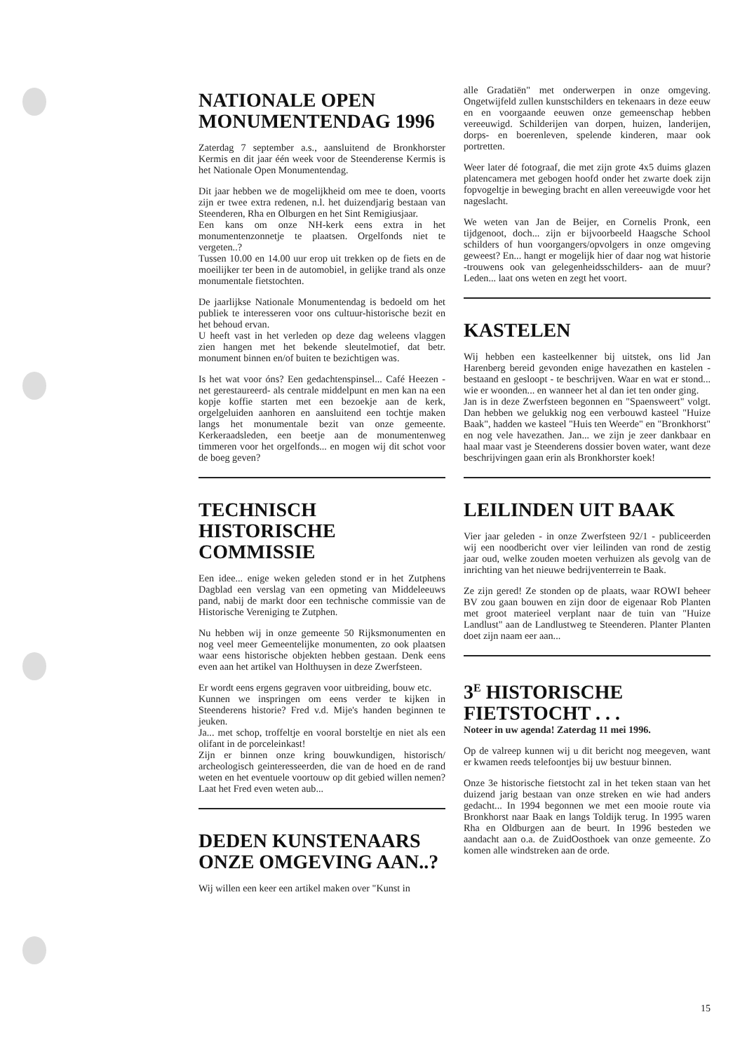NATIONALE OPEN MONUMENTENDAG 1996
Zaterdag 7 september a.s., aansluitend de Bronkhorster Kermis en dit jaar één week voor de Steenderense Kermis is het Nationale Open Monumentendag.
Dit jaar hebben we de mogelijkheid om mee te doen, voorts zijn er twee extra redenen, n.l. het duizendjarig bestaan van Steenderen, Rha en Olburgen en het Sint Remigiusjaar.
Een kans om onze NH-kerk eens extra in het monumentenzonnetje te plaatsen. Orgelfonds niet te vergeten..?
Tussen 10.00 en 14.00 uur erop uit trekken op de fiets en de moeilijker ter been in de automobiel, in gelijke trand als onze monumentale fietstochten.
De jaarlijkse Nationale Monumentendag is bedoeld om het publiek te interesseren voor ons cultuur-historische bezit en het behoud ervan.
U heeft vast in het verleden op deze dag weleens vlaggen zien hangen met het bekende sleutelmotief, dat betr. monument binnen en/of buiten te bezichtigen was.
Is het wat voor óns? Een gedachtenspinsel... Café Heezen -net gerestaureerd- als centrale middelpunt en men kan na een kopje koffie starten met een bezoekje aan de kerk, orgelgeluiden aanhoren en aansluitend een tochtje maken langs het monumentale bezit van onze gemeente. Kerkeraadsleden, een beetje aan de monumentenweg timmeren voor het orgelfonds... en mogen wij dit schot voor de boeg geven?
TECHNISCH HISTORISCHE COMMISSIE
Een idee... enige weken geleden stond er in het Zutphens Dagblad een verslag van een opmeting van Middeleeuws pand, nabij de markt door een technische commissie van de Historische Vereniging te Zutphen.
Nu hebben wij in onze gemeente 50 Rijksmonumenten en nog veel meer Gemeentelijke monumenten, zo ook plaatsen waar eens historische objekten hebben gestaan. Denk eens even aan het artikel van Holthuysen in deze Zwerfsteen.
Er wordt eens ergens gegraven voor uitbreiding, bouw etc.
Kunnen we inspringen om eens verder te kijken in Steenderens historie? Fred v.d. Mije's handen beginnen te jeuken.
Ja... met schop, troffeltje en vooral borsteltje en niet als een olifant in de porceleinkast!
Zijn er binnen onze kring bouwkundigen, historisch/ archeologisch geinteresseerden, die van de hoed en de rand weten en het eventuele voortouw op dit gebied willen nemen? Laat het Fred even weten aub...
DEDEN KUNSTENAARS ONZE OMGEVING AAN..?
Wij willen een keer een artikel maken over "Kunst in
alle Gradatiën" met onderwerpen in onze omgeving. Ongetwijfeld zullen kunstschilders en tekenaars in deze eeuw en en voorgaande eeuwen onze gemeenschap hebben vereeuwigd. Schilderijen van dorpen, huizen, landerijen, dorps- en boerenleven, spelende kinderen, maar ook portretten.
Weer later dé fotograaf, die met zijn grote 4x5 duims glazen platencamera met gebogen hoofd onder het zwarte doek zijn fopvogeltje in beweging bracht en allen vereeuwigde voor het nageslacht.
We weten van Jan de Beijer, en Cornelis Pronk, een tijdgenoot, doch... zijn er bijvoorbeeld Haagsche School schilders of hun voorgangers/opvolgers in onze omgeving geweest? En... hangt er mogelijk hier of daar nog wat historie -trouwens ook van gelegenheidsschilders- aan de muur? Leden... laat ons weten en zegt het voort.
KASTELEN
Wij hebben een kasteelkenner bij uitstek, ons lid Jan Harenberg bereid gevonden enige havezathen en kastelen - bestaand en gesloopt - te beschrijven. Waar en wat er stond... wie er woonden... en wanneer het al dan iet ten onder ging.
Jan is in deze Zwerfsteen begonnen en "Spaensweert" volgt. Dan hebben we gelukkig nog een verbouwd kasteel "Huize Baak", hadden we kasteel "Huis ten Weerde" en "Bronkhorst" en nog vele havezathen. Jan... we zijn je zeer dankbaar en haal maar vast je Steenderens dossier boven water, want deze beschrijvingen gaan erin als Bronkhorster koek!
LEILINDEN UIT BAAK
Vier jaar geleden - in onze Zwerfsteen 92/1 - publiceerden wij een noodbericht over vier leilinden van rond de zestig jaar oud, welke zouden moeten verhuizen als gevolg van de inrichting van het nieuwe bedrijventerrein te Baak.
Ze zijn gered! Ze stonden op de plaats, waar ROWI beheer BV zou gaan bouwen en zijn door de eigenaar Rob Planten met groot materieel verplant naar de tuin van "Huize Landlust" aan de Landlustweg te Steenderen. Planter Planten doet zijn naam eer aan...
3<sup>E</sup> HISTORISCHE FIETSTOCHT . . .
Noteer in uw agenda! Zaterdag 11 mei 1996.
Op de valreep kunnen wij u dit bericht nog meegeven, want er kwamen reeds telefoontjes bij uw bestuur binnen.
Onze 3e historische fietstocht zal in het teken staan van het duizend jarig bestaan van onze streken en wie had anders gedacht... In 1994 begonnen we met een mooie route via Bronkhorst naar Baak en langs Toldijk terug. In 1995 waren Rha en Oldburgen aan de beurt. In 1996 besteden we aandacht aan o.a. de ZuidOosthoek van onze gemeente. Zo komen alle windstreken aan de orde.
15